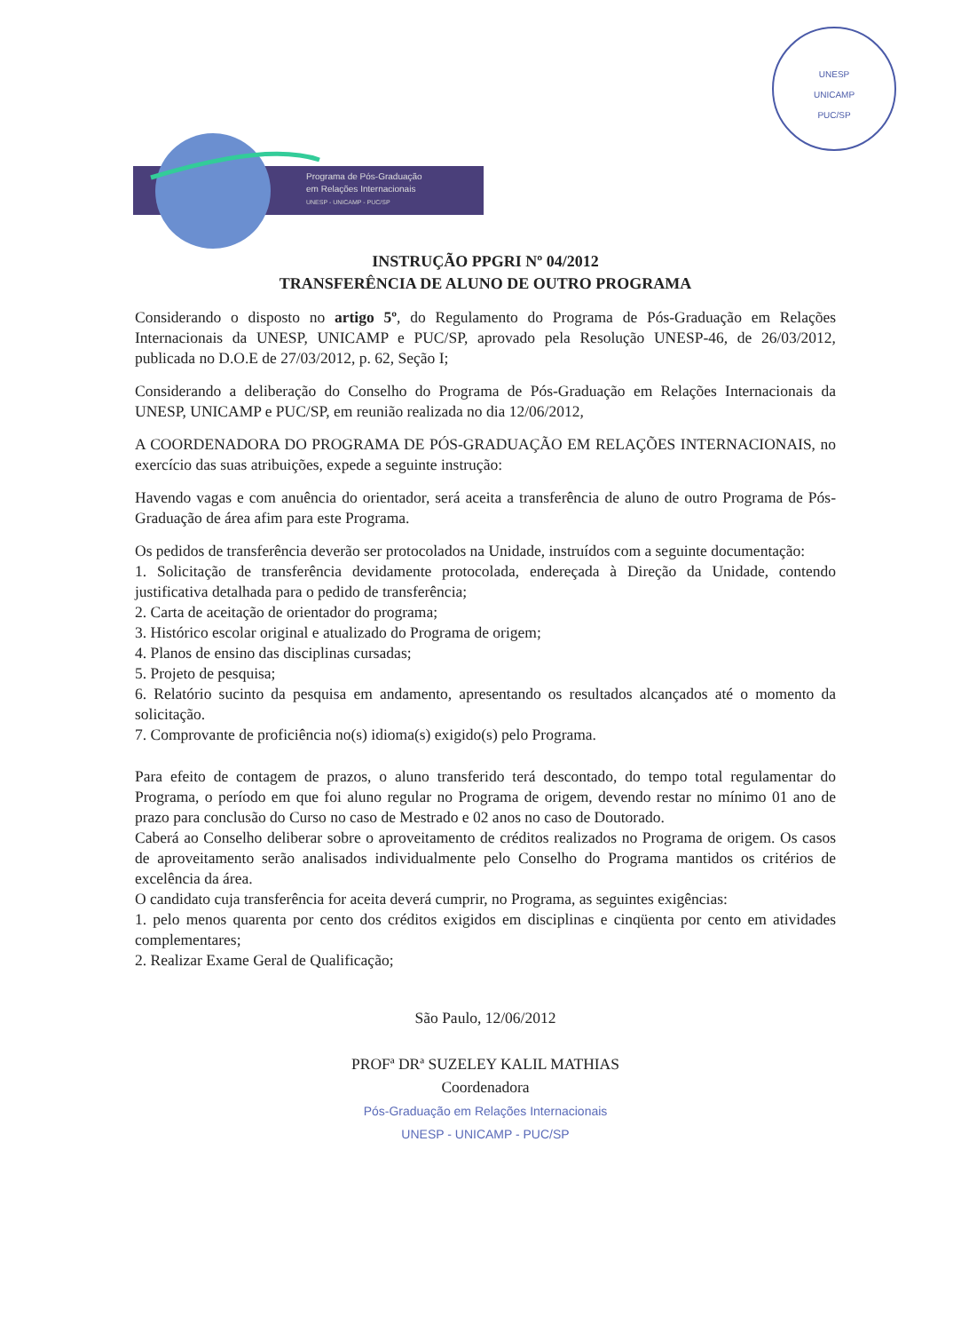UNESP
UNICAMP
PUC/SP
Programa de Pós-Graduação
em Relações Internacionais
UNESP - UNICAMP - PUC/SP
INSTRUÇÃO PPGRI Nº 04/2012
TRANSFERÊNCIA DE ALUNO DE OUTRO PROGRAMA
Considerando o disposto no artigo 5º, do Regulamento do Programa de Pós-Graduação em Relações Internacionais da UNESP, UNICAMP e PUC/SP, aprovado pela Resolução UNESP-46, de 26/03/2012, publicada no D.O.E de 27/03/2012, p. 62, Seção I;
Considerando a deliberação do Conselho do Programa de Pós-Graduação em Relações Internacionais da UNESP, UNICAMP e PUC/SP, em reunião realizada no dia 12/06/2012,
A COORDENADORA DO PROGRAMA DE PÓS-GRADUAÇÃO EM RELAÇÕES INTERNACIONAIS, no exercício das suas atribuições, expede a seguinte instrução:
Havendo vagas e com anuência do orientador, será aceita a transferência de aluno de outro Programa de Pós-Graduação de área afim para este Programa.
Os pedidos de transferência deverão ser protocolados na Unidade, instruídos com a seguinte documentação:
1. Solicitação de transferência devidamente protocolada, endereçada à Direção da Unidade, contendo justificativa detalhada para o pedido de transferência;
2. Carta de aceitação de orientador do programa;
3. Histórico escolar original e atualizado do Programa de origem;
4. Planos de ensino das disciplinas cursadas;
5. Projeto de pesquisa;
6. Relatório sucinto da pesquisa em andamento, apresentando os resultados alcançados até o momento da solicitação.
7. Comprovante de proficiência no(s) idioma(s) exigido(s) pelo Programa.
Para efeito de contagem de prazos, o aluno transferido terá descontado, do tempo total regulamentar do Programa, o período em que foi aluno regular no Programa de origem, devendo restar no mínimo 01 ano de prazo para conclusão do Curso no caso de Mestrado e 02 anos no caso de Doutorado.
Caberá ao Conselho deliberar sobre o aproveitamento de créditos realizados no Programa de origem. Os casos de aproveitamento serão analisados individualmente pelo Conselho do Programa mantidos os critérios de excelência da área.
O candidato cuja transferência for aceita deverá cumprir, no Programa, as seguintes exigências:
1. pelo menos quarenta por cento dos créditos exigidos em disciplinas e cinqüenta por cento em atividades complementares;
2. Realizar Exame Geral de Qualificação;
São Paulo, 12/06/2012
PROFª DRª SUZELEY KALIL MATHIAS
Coordenadora
Pós-Graduação em Relações Internacionais
UNESP - UNICAMP - PUC/SP